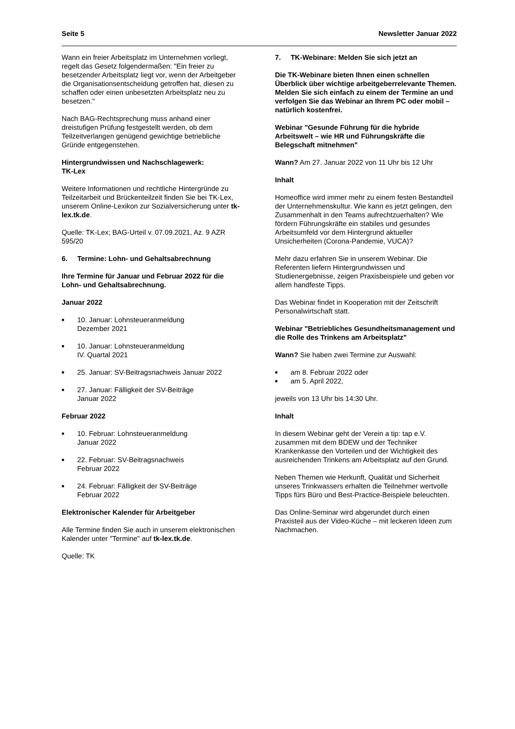Seite 5 Newsletter Januar 2022
Wann ein freier Arbeitsplatz im Unternehmen vorliegt, regelt das Gesetz folgendermaßen: "Ein freier zu besetzender Arbeitsplatz liegt vor, wenn der Arbeitgeber die Organisationsentscheidung getroffen hat, diesen zu schaffen oder einen unbesetzten Arbeitsplatz neu zu besetzen."
Nach BAG-Rechtsprechung muss anhand einer dreistufigen Prüfung festgestellt werden, ob dem Teilzeitverlangen genügend gewichtige betriebliche Gründe entgegenstehen.
Hintergrundwissen und Nachschlagewerk:
TK-Lex
Weitere Informationen und rechtliche Hintergründe zu Teilzeitarbeit und Brückenteilzeit finden Sie bei TK-Lex, unserem Online-Lexikon zur Sozialversicherung unter tk-lex.tk.de.
Quelle: TK-Lex; BAG-Urteil v. 07.09.2021, Az. 9 AZR 595/20
6. Termine: Lohn- und Gehaltsabrechnung
Ihre Termine für Januar und Februar 2022 für die Lohn- und Gehaltsabrechnung.
Januar 2022
■ 10. Januar: Lohnsteueranmeldung
Dezember 2021
■ 10. Januar: Lohnsteueranmeldung
IV. Quartal 2021
■ 25. Januar: SV-Beitragsnachweis Januar 2022
■ 27. Januar: Fälligkeit der SV-Beiträge
Januar 2022
Februar 2022
■ 10. Februar: Lohnsteueranmeldung
Januar 2022
■ 22. Februar: SV-Beitragsnachweis
Februar 2022
■ 24. Februar: Fälligkeit der SV-Beiträge
Februar 2022
Elektronischer Kalender für Arbeitgeber
Alle Termine finden Sie auch in unserem elektronischen Kalender unter "Termine" auf tk-lex.tk.de.
Quelle: TK
7. TK-Webinare: Melden Sie sich jetzt an
Die TK-Webinare bieten Ihnen einen schnellen Überblick über wichtige arbeitgeberrelevante Themen. Melden Sie sich einfach zu einem der Termine an und verfolgen Sie das Webinar an Ihrem PC oder mobil – natürlich kostenfrei.
Webinar "Gesunde Führung für die hybride Arbeitswelt – wie HR und Führungskräfte die Belegschaft mitnehmen"
Wann? Am 27. Januar 2022 von 11 Uhr bis 12 Uhr
Inhalt
Homeoffice wird immer mehr zu einem festen Bestandteil der Unternehmenskultur. Wie kann es jetzt gelingen, den Zusammenhalt in den Teams aufrechtzuerhalten? Wie fördern Führungskräfte ein stabiles und gesundes Arbeitsumfeld vor dem Hintergrund aktueller Unsicherheiten (Corona-Pandemie, VUCA)?
Mehr dazu erfahren Sie in unserem Webinar. Die Referenten liefern Hintergrundwissen und Studienergebnisse, zeigen Praxisbeispiele und geben vor allem handfeste Tipps.
Das Webinar findet in Kooperation mit der Zeitschrift Personalwirtschaft statt.
Webinar "Betriebliches Gesundheitsmanagement und die Rolle des Trinkens am Arbeitsplatz"
Wann? Sie haben zwei Termine zur Auswahl:
■ am 8. Februar 2022 oder
■ am 5. April 2022,
jeweils von 13 Uhr bis 14:30 Uhr.
Inhalt
In diesem Webinar geht der Verein a tip: tap e.V. zusammen mit dem BDEW und der Techniker Krankenkasse den Vorteilen und der Wichtigkeit des ausreichenden Trinkens am Arbeitsplatz auf den Grund.
Neben Themen wie Herkunft, Qualität und Sicherheit unseres Trinkwassers erhalten die Teilnehmer wertvolle Tipps fürs Büro und Best-Practice-Beispiele beleuchten.
Das Online-Seminar wird abgerundet durch einen Praxisteil aus der Video-Küche – mit leckeren Ideen zum Nachmachen.